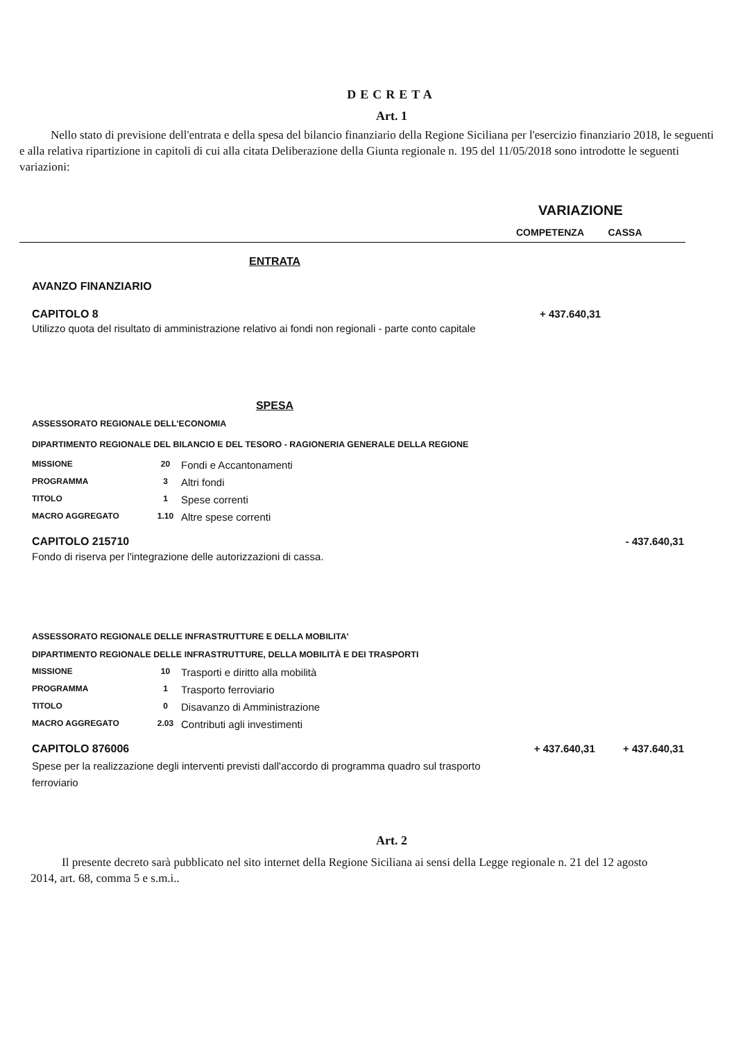DECRETA
Art. 1
Nello stato di previsione dell'entrata e della spesa del bilancio finanziario della Regione Siciliana per l'esercizio finanziario 2018, le seguenti e alla relativa ripartizione in capitoli di cui alla citata Deliberazione della Giunta regionale n. 195 del 11/05/2018 sono introdotte le seguenti variazioni:
VARIAZIONE
COMPETENZA CASSA
ENTRATA
AVANZO FINANZIARIO
| CAPITOLO 8 | + 437.640,31 | |
| Utilizzo quota del risultato di amministrazione relativo ai fondi non regionali - parte conto capitale | | |
SPESA
ASSESSORATO REGIONALE DELL'ECONOMIA
DIPARTIMENTO REGIONALE DEL BILANCIO E DEL TESORO - RAGIONERIA GENERALE DELLA REGIONE
| MISSIONE | 20 | Fondi e Accantonamenti |
| PROGRAMMA | 3 | Altri fondi |
| TITOLO | 1 | Spese correnti |
| MACRO AGGREGATO | 1.10 | Altre spese correnti |
| CAPITOLO 215710 | | - 437.640,31 |
| Fondo di riserva per l'integrazione delle autorizzazioni di cassa. | | |
ASSESSORATO REGIONALE DELLE INFRASTRUTTURE E DELLA MOBILITA'
DIPARTIMENTO REGIONALE DELLE INFRASTRUTTURE, DELLA MOBILITÀ E DEI TRASPORTI
| MISSIONE | 10 | Trasporti e diritto alla mobilità |
| PROGRAMMA | 1 | Trasporto ferroviario |
| TITOLO | 0 | Disavanzo di Amministrazione |
| MACRO AGGREGATO | 2.03 | Contributi agli investimenti |
| CAPITOLO 876006 | + 437.640,31 | + 437.640,31 |
| Spese per la realizzazione degli interventi previsti dall'accordo di programma quadro sul trasporto ferroviario | | |
Art. 2
Il presente decreto sarà pubblicato nel sito internet della Regione Siciliana ai sensi della Legge regionale n. 21 del 12 agosto 2014, art. 68, comma 5 e s.m.i..